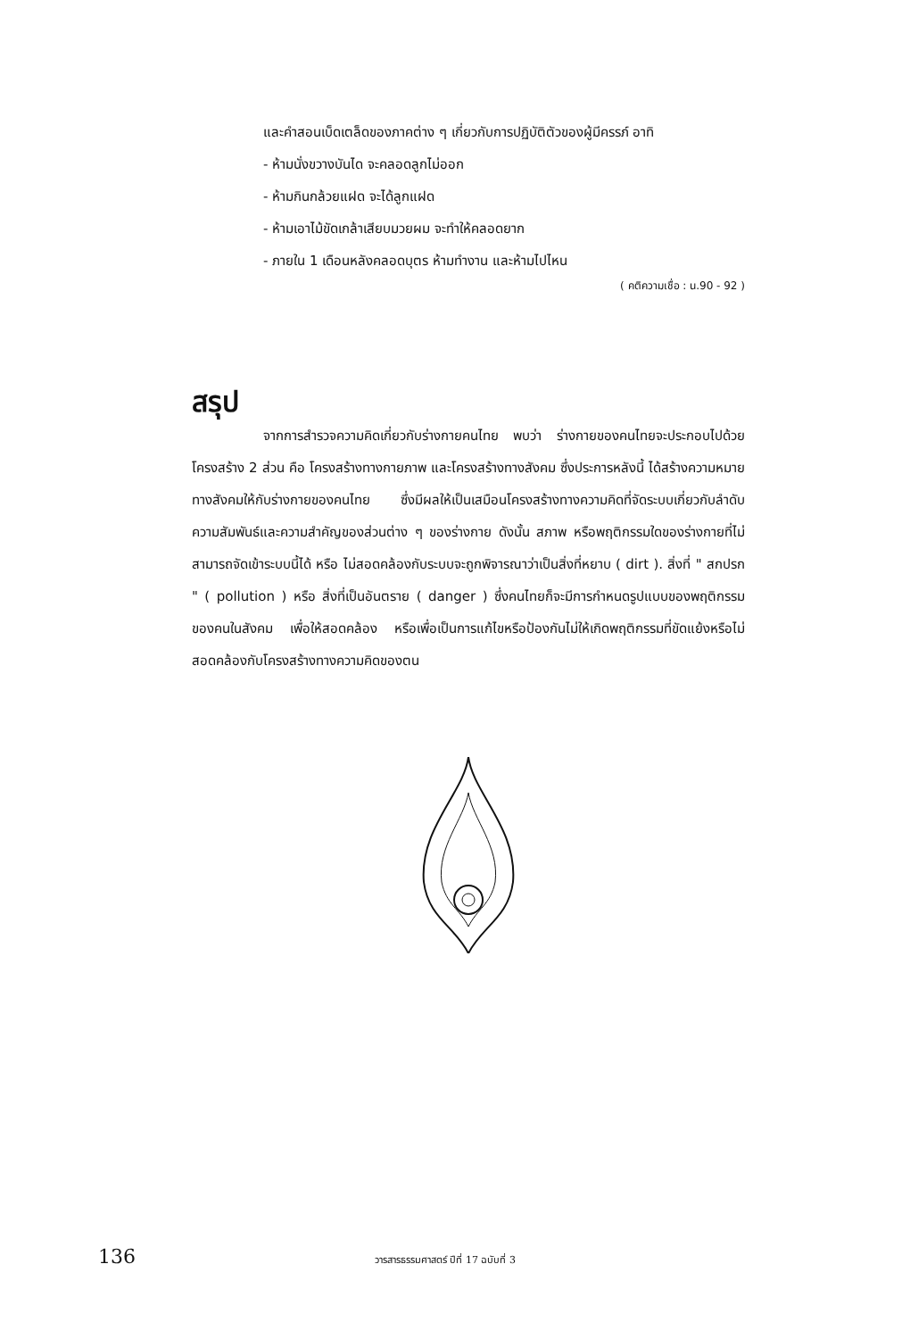และคำสอนเบ็ดเตล็ดของภาคต่าง ๆ เกี่ยวกับการปฏิบัติตัวของผู้มีครรภ์ อาทิ
- ห้ามนั่งขวางบันได จะคลอดลูกไม่ออก
- ห้ามกินกล้วยแฝด จะได้ลูกแฝด
- ห้ามเอาไม้ขัดเกล้าเสียบมวยผม จะทำให้คลอดยาก
- ภายใน 1 เดือนหลังคลอดบุตร ห้ามทำงาน และห้ามไปไหน
( คติความเชื่อ : น.90 - 92 )
สรุป
จากการสำรวจความคิดเกี่ยวกับร่างกายคนไทย พบว่า ร่างกายของคนไทยจะประกอบไปด้วยโครงสร้าง 2 ส่วน คือ โครงสร้างทางกายภาพ และโครงสร้างทางสังคม ซึ่งประการหลังนี้ ได้สร้างความหมายทางสังคมให้กับร่างกายของคนไทย ซึ่งมีผลให้เป็นเสมือนโครงสร้างทางความคิดที่จัดระบบเกี่ยวกับลำดับความสัมพันธ์และความสำคัญของส่วนต่าง ๆ ของร่างกาย ดังนั้น สภาพ หรือพฤติกรรมใดของร่างกายที่ไม่สามารถจัดเข้าระบบนี้ได้ หรือ ไม่สอดคล้องกับระบบจะถูกพิจารณาว่าเป็นสิ่งที่หยาบ ( dirt ). สิ่งที่ " สกปรก " ( pollution ) หรือ สิ่งที่เป็นอันตราย ( danger ) ซึ่งคนไทยก็จะมีการกำหนดรูปแบบของพฤติกรรมของคนในสังคม เพื่อให้สอดคล้อง หรือเพื่อเป็นการแก้ไขหรือป้องกันไม่ให้เกิดพฤติกรรมที่ขัดแย้งหรือไม่สอดคล้องกับโครงสร้างทางความคิดของตน
136 วารสารธรรมศาสตร์ ปีที่ 17 ฉบับที่ 3